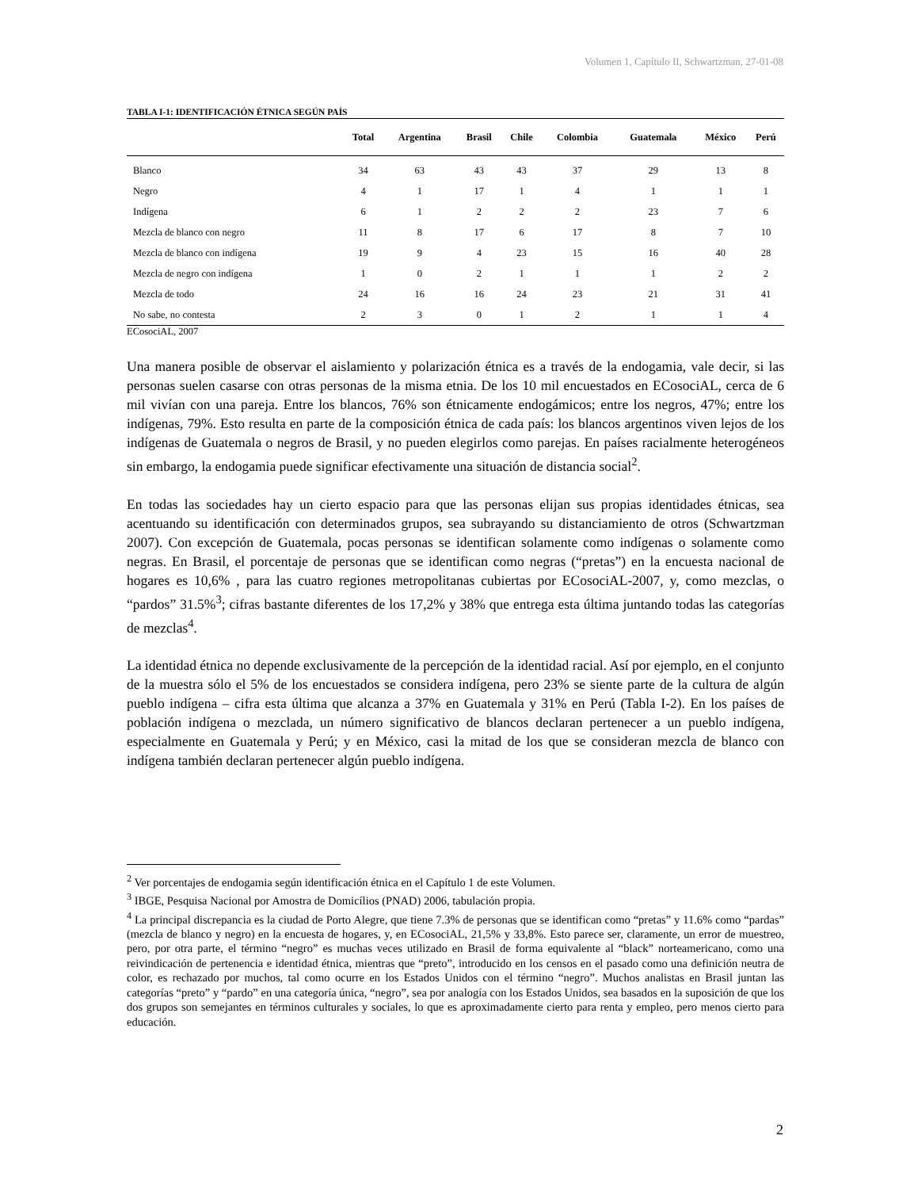Volumen 1, Capítulo II, Schwartzman, 27-01-08
TABLA I-1: IDENTIFICACIÓN ÉTNICA SEGÚN PAÍS
| | Total | Argentina | Brasil | Chile | Colombia | Guatemala | México | Perú |
| --- | --- | --- | --- | --- | --- | --- | --- | --- |
| Blanco | 34 | 63 | 43 | 43 | 37 | 29 | 13 | 8 |
| Negro | 4 | 1 | 17 | 1 | 4 | 1 | 1 | 1 |
| Indígena | 6 | 1 | 2 | 2 | 2 | 23 | 7 | 6 |
| Mezcla de blanco con negro | 11 | 8 | 17 | 6 | 17 | 8 | 7 | 10 |
| Mezcla de blanco con indígena | 19 | 9 | 4 | 23 | 15 | 16 | 40 | 28 |
| Mezcla de negro con indígena | 1 | 0 | 2 | 1 | 1 | 1 | 2 | 2 |
| Mezcla de todo | 24 | 16 | 16 | 24 | 23 | 21 | 31 | 41 |
| No sabe, no contesta | 2 | 3 | 0 | 1 | 2 | 1 | 1 | 4 |
ECosociAL, 2007
Una manera posible de observar el aislamiento y polarización étnica es a través de la endogamia, vale decir, si las personas suelen casarse con otras personas de la misma etnia. De los 10 mil encuestados en ECosociAL, cerca de 6 mil vivían con una pareja. Entre los blancos, 76% son étnicamente endogámicos; entre los negros, 47%; entre los indígenas, 79%. Esto resulta en parte de la composición étnica de cada país: los blancos argentinos viven lejos de los indígenas de Guatemala o negros de Brasil, y no pueden elegirlos como parejas. En países racialmente heterogéneos sin embargo, la endogamia puede significar efectivamente una situación de distancia social<sup>2</sup>.
En todas las sociedades hay un cierto espacio para que las personas elijan sus propias identidades étnicas, sea acentuando su identificación con determinados grupos, sea subrayando su distanciamiento de otros (Schwartzman 2007). Con excepción de Guatemala, pocas personas se identifican solamente como indígenas o solamente como negras. En Brasil, el porcentaje de personas que se identifican como negras (“pretas”) en la encuesta nacional de hogares es 10,6% , para las cuatro regiones metropolitanas cubiertas por ECosociAL-2007, y, como mezclas, o “pardos” 31.5%<sup>3</sup>; cifras bastante diferentes de los 17,2% y 38% que entrega esta última juntando todas las categorías de mezclas<sup>4</sup>.
La identidad étnica no depende exclusivamente de la percepción de la identidad racial. Así por ejemplo, en el conjunto de la muestra sólo el 5% de los encuestados se considera indígena, pero 23% se siente parte de la cultura de algún pueblo indígena – cifra esta última que alcanza a 37% en Guatemala y 31% en Perú (Tabla I-2). En los países de población indígena o mezclada, un número significativo de blancos declaran pertenecer a un pueblo indígena, especialmente en Guatemala y Perú; y en México, casi la mitad de los que se consideran mezcla de blanco con indígena también declaran pertenecer algún pueblo indígena.
<sup>2</sup> Ver porcentajes de endogamia según identificación étnica en el Capítulo 1 de este Volumen.
<sup>3</sup> IBGE, Pesquisa Nacional por Amostra de Domicílios (PNAD) 2006, tabulación propia.
<sup>4</sup> La principal discrepancia es la ciudad de Porto Alegre, que tiene 7.3% de personas que se identifican como “pretas” y 11.6% como “pardas” (mezcla de blanco y negro) en la encuesta de hogares, y, en ECosociAL, 21,5% y 33,8%. Esto parece ser, claramente, un error de muestreo, pero, por otra parte, el término “negro” es muchas veces utilizado en Brasil de forma equivalente al “black” norteamericano, como una reivindicación de pertenencia e identidad étnica, mientras que “preto”, introducido en los censos en el pasado como una definición neutra de color, es rechazado por muchos, tal como ocurre en los Estados Unidos con el término “negro”. Muchos analistas en Brasil juntan las categorías “preto” y “pardo” en una categoría única, “negro”, sea por analogía con los Estados Unidos, sea basados en la suposición de que los dos grupos son semejantes en términos culturales y sociales, lo que es aproximadamente cierto para renta y empleo, pero menos cierto para educación.
2